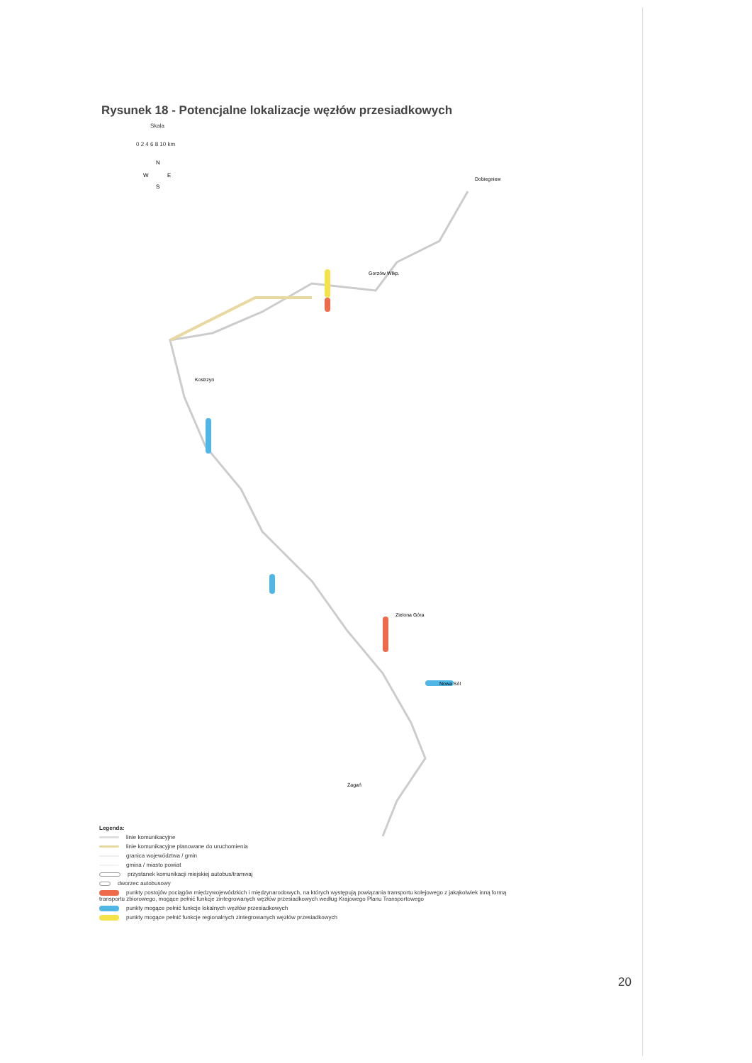Rysunek 18 - Potencjalne lokalizacje węzłów przesiadkowych
Skala
0 2 4 6 8 10 km
N
W
E
S
Dobiegniew
Gorzów Wlkp.
Zielona Góra
Nowa Sól
Żagań
Kostrzyn
Legenda:
linie komunikacyjne
linie komunikacyjne planowane do uruchomienia
granica województwa / gmin
gmina / miasto powiat
przystanek komunikacji miejskiej autobus/tramwaj
dworzec autobusowy
punkty postojów pociągów międzywojewódzkich i międzynarodowych, na których występują powiązania transportu kolejowego z jakąkolwiek inną formą transportu zbiorowego, mogące pełnić funkcje zintegrowanych węzłów przesiadkowych według Krajowego Planu Transportowego
punkty mogące pełnić funkcje lokalnych węzłów przesiadkowych
punkty mogące pełnić funkcje regionalnych zintegrowanych węzłów przesiadkowych
20